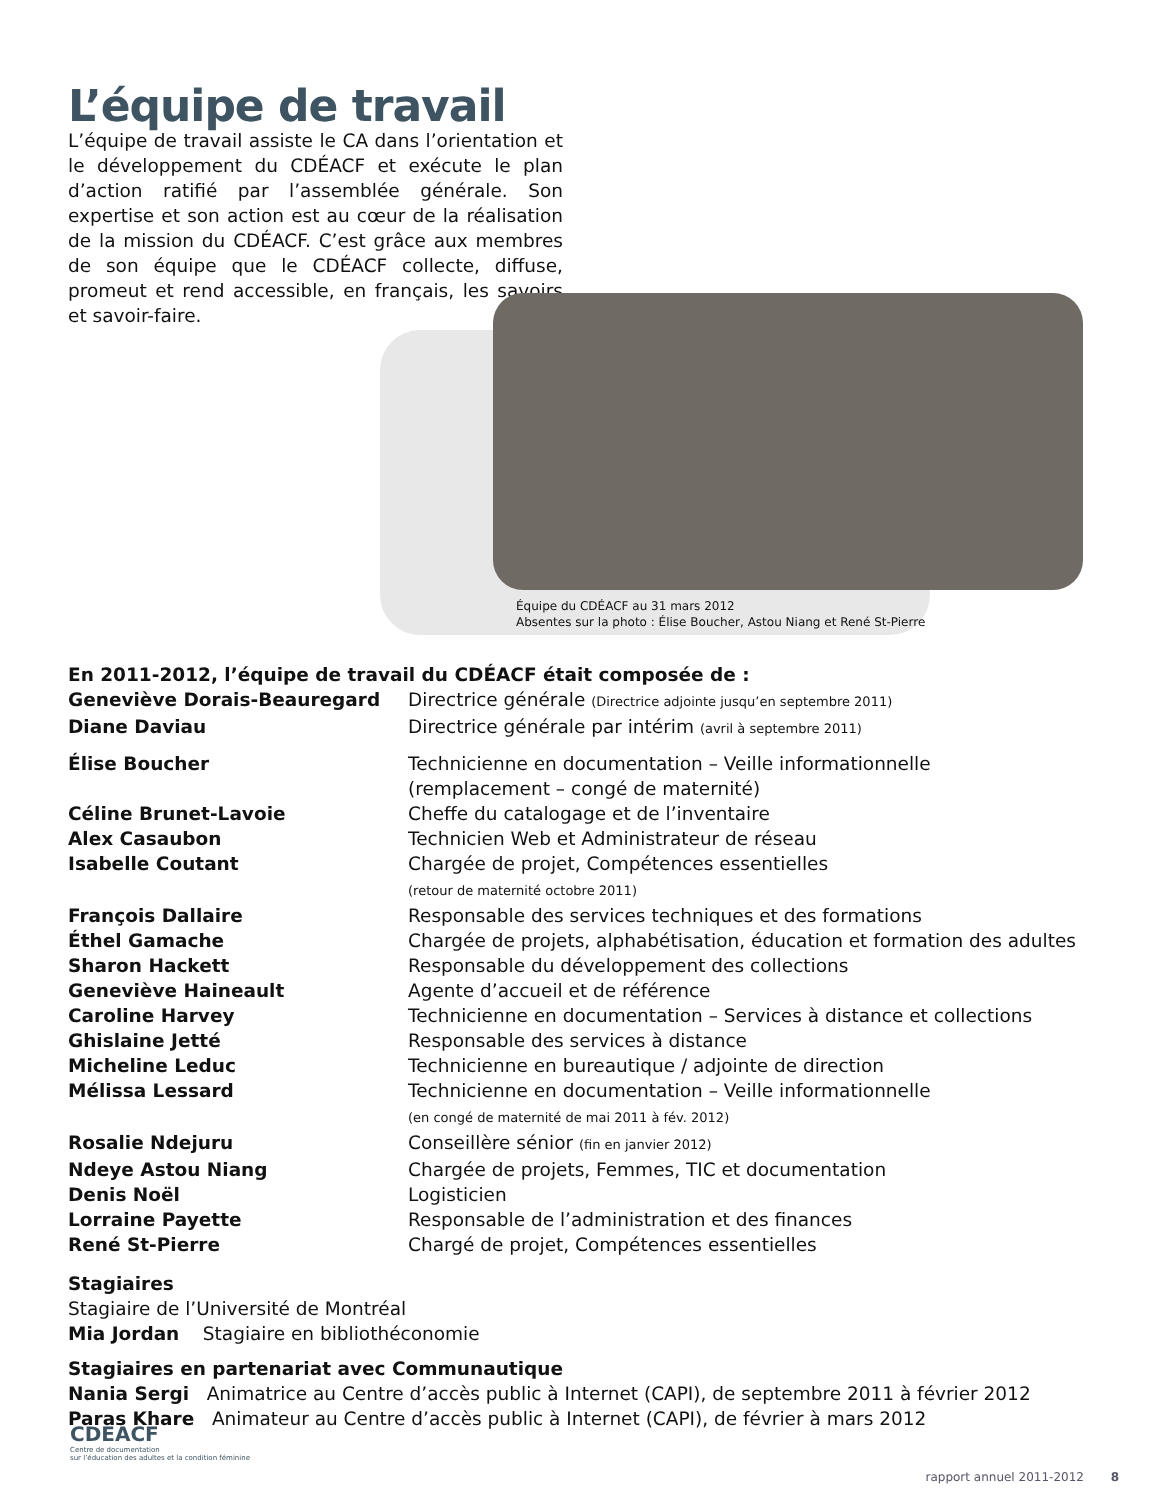L’équipe de travail
L’équipe de travail assiste le CA dans l’orientation et le développement du CDÉACF et exécute le plan d’action ratifié par l’assemblée générale. Son expertise et son action est au cœur de la réalisation de la mission du CDÉACF. C’est grâce aux membres de son équipe que le CDÉACF collecte, diffuse, promeut et rend accessible, en français, les savoirs et savoir-faire.
Équipe du CDÉACF au 31 mars 2012
Absentes sur la photo : Élise Boucher, Astou Niang et René St-Pierre
En 2011-2012, l’équipe de travail du CDÉACF était composée de :
Geneviève Dorais-Beauregard Directrice générale (Directrice adjointe jusqu’en septembre 2011)
Diane Daviau Directrice générale par intérim (avril à septembre 2011)
Élise Boucher Technicienne en documentation – Veille informationnelle
(remplacement – congé de maternité)
Céline Brunet-Lavoie Cheffe du catalogage et de l’inventaire
Alex Casaubon Technicien Web et Administrateur de réseau
Isabelle Coutant Chargée de projet, Compétences essentielles
(retour de maternité octobre 2011)
François Dallaire Responsable des services techniques et des formations
Éthel Gamache Chargée de projets, alphabétisation, éducation et formation des adultes
Sharon Hackett Responsable du développement des collections
Geneviève Haineault Agente d’accueil et de référence
Caroline Harvey Technicienne en documentation – Services à distance et collections
Ghislaine Jetté Responsable des services à distance
Micheline Leduc Technicienne en bureautique / adjointe de direction
Mélissa Lessard Technicienne en documentation – Veille informationnelle
(en congé de maternité de mai 2011 à fév. 2012)
Rosalie Ndejuru Conseillère sénior (fin en janvier 2012)
Ndeye Astou Niang Chargée de projets, Femmes, TIC et documentation
Denis Noël Logisticien
Lorraine Payette Responsable de l’administration et des finances
René St-Pierre Chargé de projet, Compétences essentielles
Stagiaires
Stagiaire de l’Université de Montréal
Mia Jordan Stagiaire en bibliothéconomie
Stagiaires en partenariat avec Communautique
Nania Sergi Animatrice au Centre d’accès public à Internet (CAPI), de septembre 2011 à février 2012
Paras Khare Animateur au Centre d’accès public à Internet (CAPI), de février à mars 2012
CDEACF
Centre de documentation
sur l’éducation des adultes et la condition féminine
rapport annuel 2011-2012 8